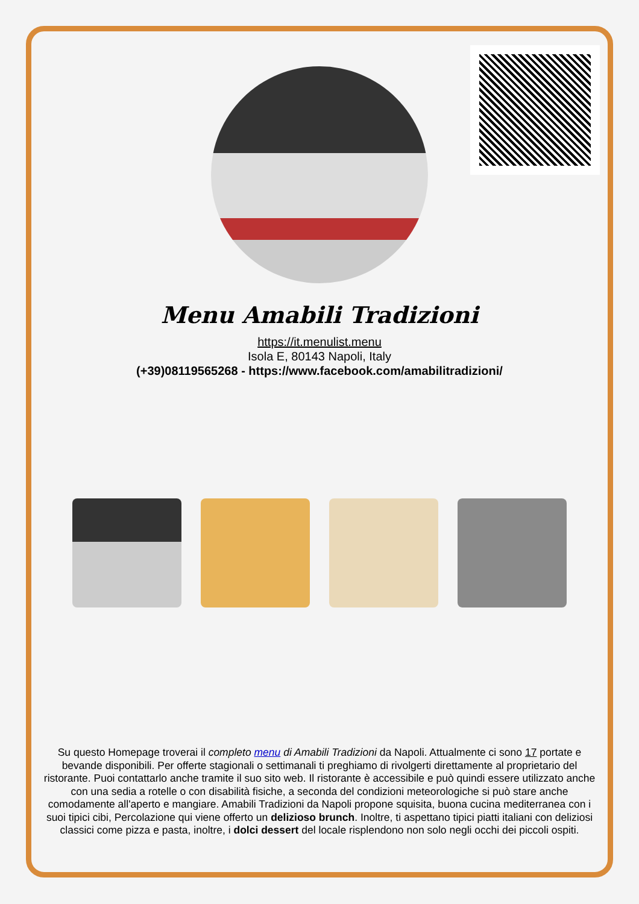Menu Amabili Tradizioni
https://it.menulist.menu
Isola E, 80143 Napoli, Italy
(+39)08119565268 - https://www.facebook.com/amabilitradizioni/
Su questo Homepage troverai il completo menu di Amabili Tradizioni da Napoli. Attualmente ci sono 17 portate e bevande disponibili. Per offerte stagionali o settimanali ti preghiamo di rivolgerti direttamente al proprietario del ristorante. Puoi contattarlo anche tramite il suo sito web. Il ristorante è accessibile e può quindi essere utilizzato anche con una sedia a rotelle o con disabilità fisiche, a seconda del condizioni meteorologiche si può stare anche comodamente all'aperto e mangiare. Amabili Tradizioni da Napoli propone squisita, buona cucina mediterranea con i suoi tipici cibi, Percolazione qui viene offerto un delizioso brunch. Inoltre, ti aspettano tipici piatti italiani con deliziosi classici come pizza e pasta, inoltre, i dolci dessert del locale risplendono non solo negli occhi dei piccoli ospiti.